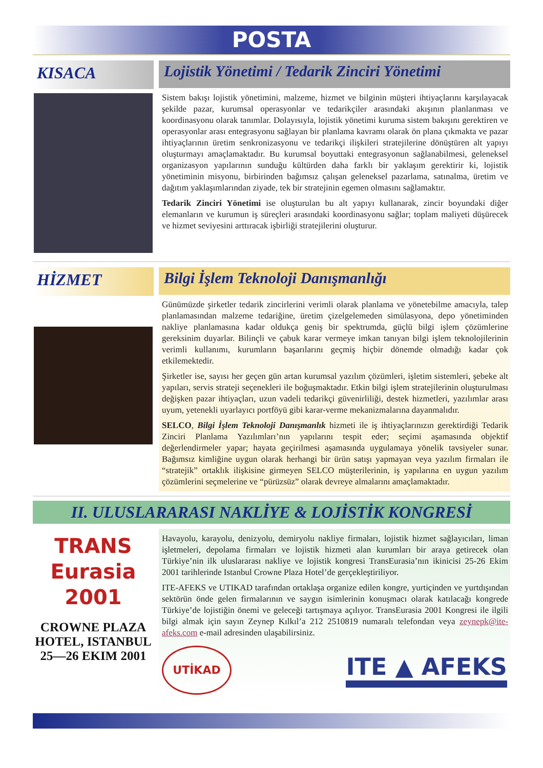POSTA
KISACA
Lojistik Yönetimi / Tedarik Zinciri Yönetimi
Sistem bakışı lojistik yönetimini, malzeme, hizmet ve bilginin müşteri ihtiyaçlarını karşılayacak şekilde pazar, kurumsal operasyonlar ve tedarikçiler arasındaki akışının planlanması ve koordinasyonu olarak tanımlar. Dolayısıyla, lojistik yönetimi kuruma sistem bakışını gerektiren ve operasyonlar arası entegrasyonu sağlayan bir planlama kavramı olarak ön plana çıkmakta ve pazar ihtiyaçlarının üretim senkronizasyonu ve tedarikçi ilişkileri stratejilerine dönüştüren alt yapıyı oluşturmayı amaçlamaktadır. Bu kurumsal boyuttaki entegrasyonun sağlanabilmesi, geleneksel organizasyon yapılarının sunduğu kültürden daha farklı bir yaklaşım gerektirir ki, lojistik yönetiminin misyonu, birbirinden bağımsız çalışan geleneksel pazarlama, satınalma, üretim ve dağıtım yaklaşımlarından ziyade, tek bir stratejinin egemen olmasını sağlamaktır.
Tedarik Zinciri Yönetimi ise oluşturulan bu alt yapıyı kullanarak, zincir boyundaki diğer elemanların ve kurumun iş süreçleri arasındaki koordinasyonu sağlar; toplam maliyeti düşürecek ve hizmet seviyesini arttıracak işbirliği stratejilerini oluşturur.
HİZMET
Bilgi İşlem Teknoloji Danışmanlığı
Günümüzde şirketler tedarik zincirlerini verimli olarak planlama ve yönetebilme amacıyla, talep planlamasından malzeme tedariğine, üretim çizelgelemeden simülasyona, depo yönetiminden nakliye planlamasına kadar oldukça geniş bir spektrumda, güçlü bilgi işlem çözümlerine gereksinim duyarlar. Bilinçli ve çabuk karar vermeye imkan tanıyan bilgi işlem teknolojilerinin verimli kullanımı, kurumların başarılarını geçmiş hiçbir dönemde olmadığı kadar çok etkilemektedir.
Şirketler ise, sayısı her geçen gün artan kurumsal yazılım çözümleri, işletim sistemleri, şebeke alt yapıları, servis strateji seçenekleri ile boğuşmaktadır. Etkin bilgi işlem stratejilerinin oluşturulması değişken pazar ihtiyaçları, uzun vadeli tedarikçi güvenirliliği, destek hizmetleri, yazılımlar arası uyum, yetenekli uyarlayıcı portföyü gibi karar-verme mekanizmalarına dayanmalıdır.
SELCO, Bilgi İşlem Teknoloji Danışmanlık hizmeti ile iş ihtiyaçlarınızın gerektirdiği Tedarik Zinciri Planlama Yazılımları’nın yapılarını tespit eder; seçimi aşamasında objektif değerlendirmeler yapar; hayata geçirilmesi aşamasında uygulamaya yönelik tavsiyeler sunar. Bağımsız kimliğine uygun olarak herhangi bir ürün satışı yapmayan veya yazılım firmaları ile “stratejik” ortaklık ilişkisine girmeyen SELCO müşterilerinin, iş yapılarına en uygun yazılım çözümlerini seçmelerine ve “pürüzsüz” olarak devreye almalarını amaçlamaktadır.
II. ULUSLARARASI NAKLİYE & LOJİSTİK KONGRESİ
TRANS
Eurasia
2001
CROWNE PLAZA HOTEL, ISTANBUL 25—26 EKIM 2001
Havayolu, karayolu, denizyolu, demiryolu nakliye firmaları, lojistik hizmet sağlayıcıları, liman işletmeleri, depolama firmaları ve lojistik hizmeti alan kurumları bir araya getirecek olan Türkiye’nin ilk uluslararası nakliye ve lojistik kongresi TransEurasia’nın ikinicisi 25-26 Ekim 2001 tarihlerinde Istanbul Crowne Plaza Hotel’de gerçekleştiriliyor.
ITE-AFEKS ve UTIKAD tarafından ortaklaşa organize edilen kongre, yurtiçinden ve yurtdışından sektörün önde gelen firmalarının ve saygın isimlerinin konuşmacı olarak katılacağı kongrede Türkiye’de lojistiğin önemi ve geleceği tartışmaya açılıyor. TransEurasia 2001 Kongresi ile ilgili bilgi almak için sayın Zeynep Kılkıl’a 212 2510819 numaralı telefondan veya zeynepk@ite-afeks.com e-mail adresinden ulaşabilirsiniz.
UTİKAD
ITE ▲ AFEKS